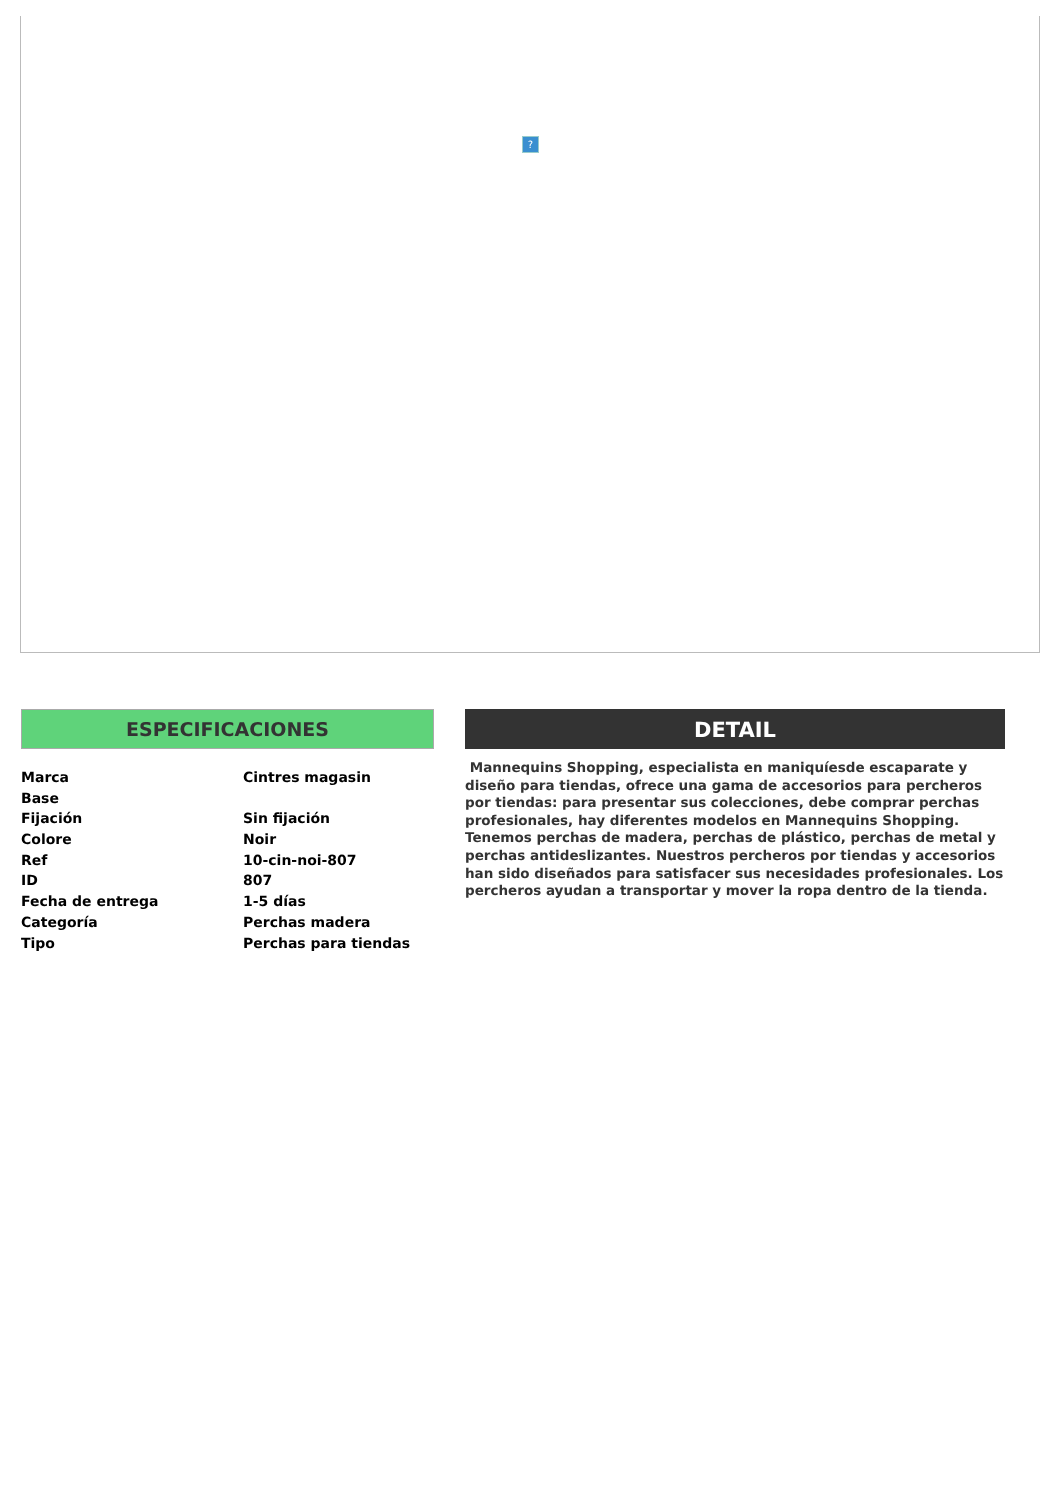?
ESPECIFICACIONES
| Marca | Cintres magasin |
| Base | |
| Fijación | Sin fijación |
| Colore | Noir |
| Ref | 10-cin-noi-807 |
| ID | 807 |
| Fecha de entrega | 1-5 días |
| Categoría | Perchas madera |
| Tipo | Perchas para tiendas |
DETAIL
Mannequins Shopping, especialista en maniquíesde escaparate y diseño para tiendas, ofrece una gama de accesorios para percheros por tiendas: para presentar sus colecciones, debe comprar perchas profesionales, hay diferentes modelos en Mannequins Shopping. Tenemos perchas de madera, perchas de plástico, perchas de metal y perchas antideslizantes. Nuestros percheros por tiendas y accesorios han sido diseñados para satisfacer sus necesidades profesionales. Los percheros ayudan a transportar y mover la ropa dentro de la tienda.